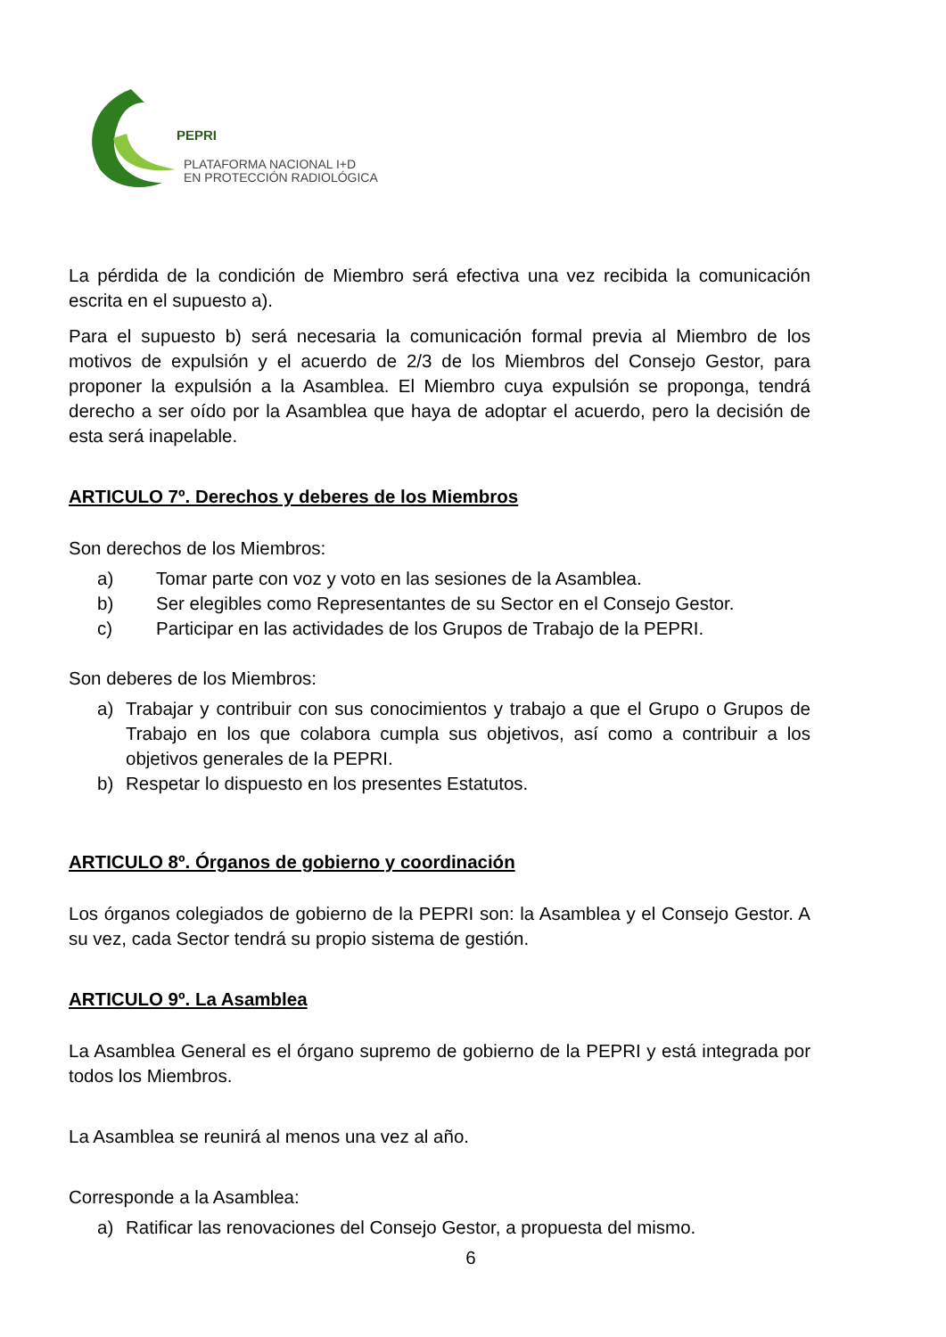PEPRI
PLATAFORMA NACIONAL I+D
EN PROTECCIÓN RADIOLÓGICA
La pérdida de la condición de Miembro será efectiva una vez recibida la comunicación escrita en el supuesto a).
Para el supuesto b) será necesaria la comunicación formal previa al Miembro de los motivos de expulsión y el acuerdo de 2/3 de los Miembros del Consejo Gestor, para proponer la expulsión a la Asamblea. El Miembro cuya expulsión se proponga, tendrá derecho a ser oído por la Asamblea que haya de adoptar el acuerdo, pero la decisión de esta será inapelable.
ARTICULO 7º. Derechos y deberes de los Miembros
Son derechos de los Miembros:
a) Tomar parte con voz y voto en las sesiones de la Asamblea.
b) Ser elegibles como Representantes de su Sector en el Consejo Gestor.
c) Participar en las actividades de los Grupos de Trabajo de la PEPRI.
Son deberes de los Miembros:
a) Trabajar y contribuir con sus conocimientos y trabajo a que el Grupo o Grupos de Trabajo en los que colabora cumpla sus objetivos, así como a contribuir a los objetivos generales de la PEPRI.
b) Respetar lo dispuesto en los presentes Estatutos.
ARTICULO 8º. Órganos de gobierno y coordinación
Los órganos colegiados de gobierno de la PEPRI son: la Asamblea y el Consejo Gestor. A su vez, cada Sector tendrá su propio sistema de gestión.
ARTICULO 9º. La Asamblea
La Asamblea General es el órgano supremo de gobierno de la PEPRI y está integrada por todos los Miembros.
La Asamblea se reunirá al menos una vez al año.
Corresponde a la Asamblea:
a) Ratificar las renovaciones del Consejo Gestor, a propuesta del mismo.
6